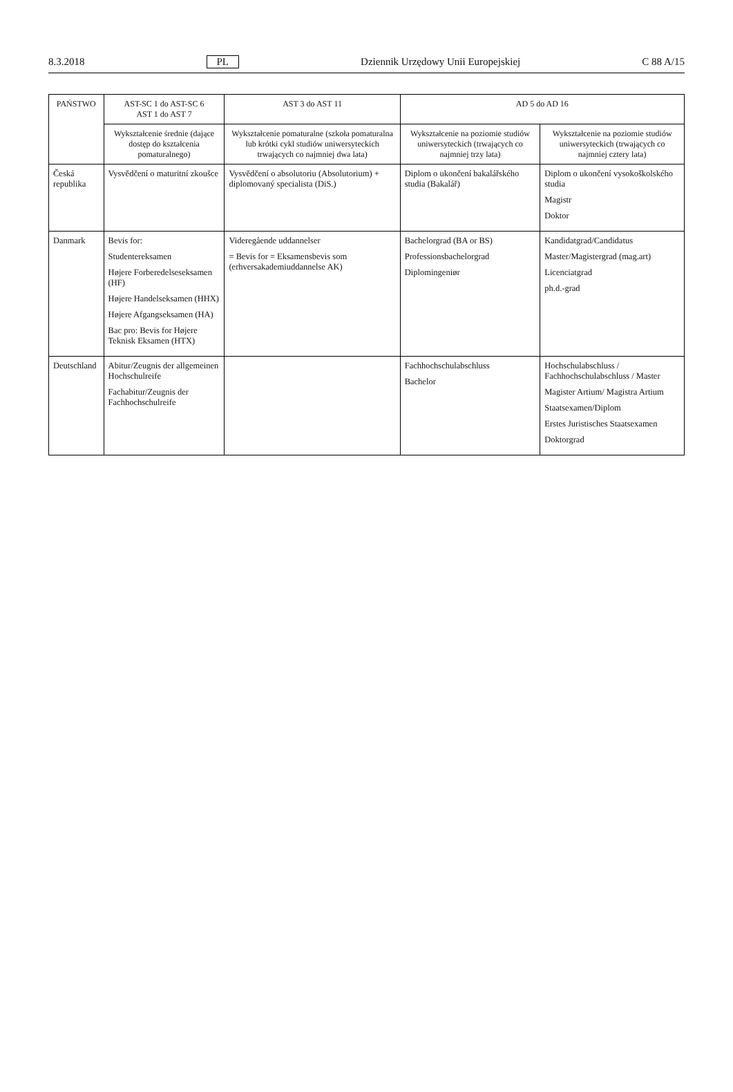8.3.2018 PL Dziennik Urzędowy Unii Europejskiej C 88 A/15
| PAŃSTWO | AST-SC 1 do AST-SC 6 AST 1 do AST 7 | AST 3 do AST 11 | AD 5 do AD 16 | |
| --- | --- | --- | --- | --- |
| | Wykształcenie średnie (dające dostęp do kształcenia pomaturalnego) | Wykształcenie pomaturalne (szkoła pomaturalna lub krótki cykl studiów uniwersyteckich trwających co najmniej dwa lata) | Wykształcenie na poziomie studiów uniwersyteckich (trwających co najmniej trzy lata) | Wykształcenie na poziomie studiów uniwersyteckich (trwających co najmniej cztery lata) |
| Česká republika | Vysvědčení o maturitní zkoušce | Vysvědčení o absolutoriu (Absolutorium) + diplomovaný specialista (DiS.) | Diplom o ukončení bakalářského studia (Bakalář) | Diplom o ukončení vysokoškolského studia Magistr Doktor |
| Danmark | Bevis for: Studentereksamen Højere Forberedelseseksamen (HF) Højere Handelseksamen (HHX) Højere Afgangseksamen (HA) Bac pro: Bevis for Højere Teknisk Eksamen (HTX) | Videregående uddannelser = Bevis for = Eksamensbevis som (erhversakademiuddannelse AK) | Bachelorgrad (BA or BS) Professionsbachelorgrad Diplomingeniør | Kandidatgrad/Candidatus Master/Magistergrad (mag.art) Licenciatgrad ph.d.-grad |
| Deutschland | Abitur/Zeugnis der allgemeinen Hochschulreife Fachabitur/Zeugnis der Fachhochschulreife | | Fachhochschulabschluss Bachelor | Hochschulabschluss / Fachhochschulabschluss / Master Magister Artium/ Magistra Artium Staatsexamen/Diplom Erstes Juristisches Staatsexamen Doktorgrad |